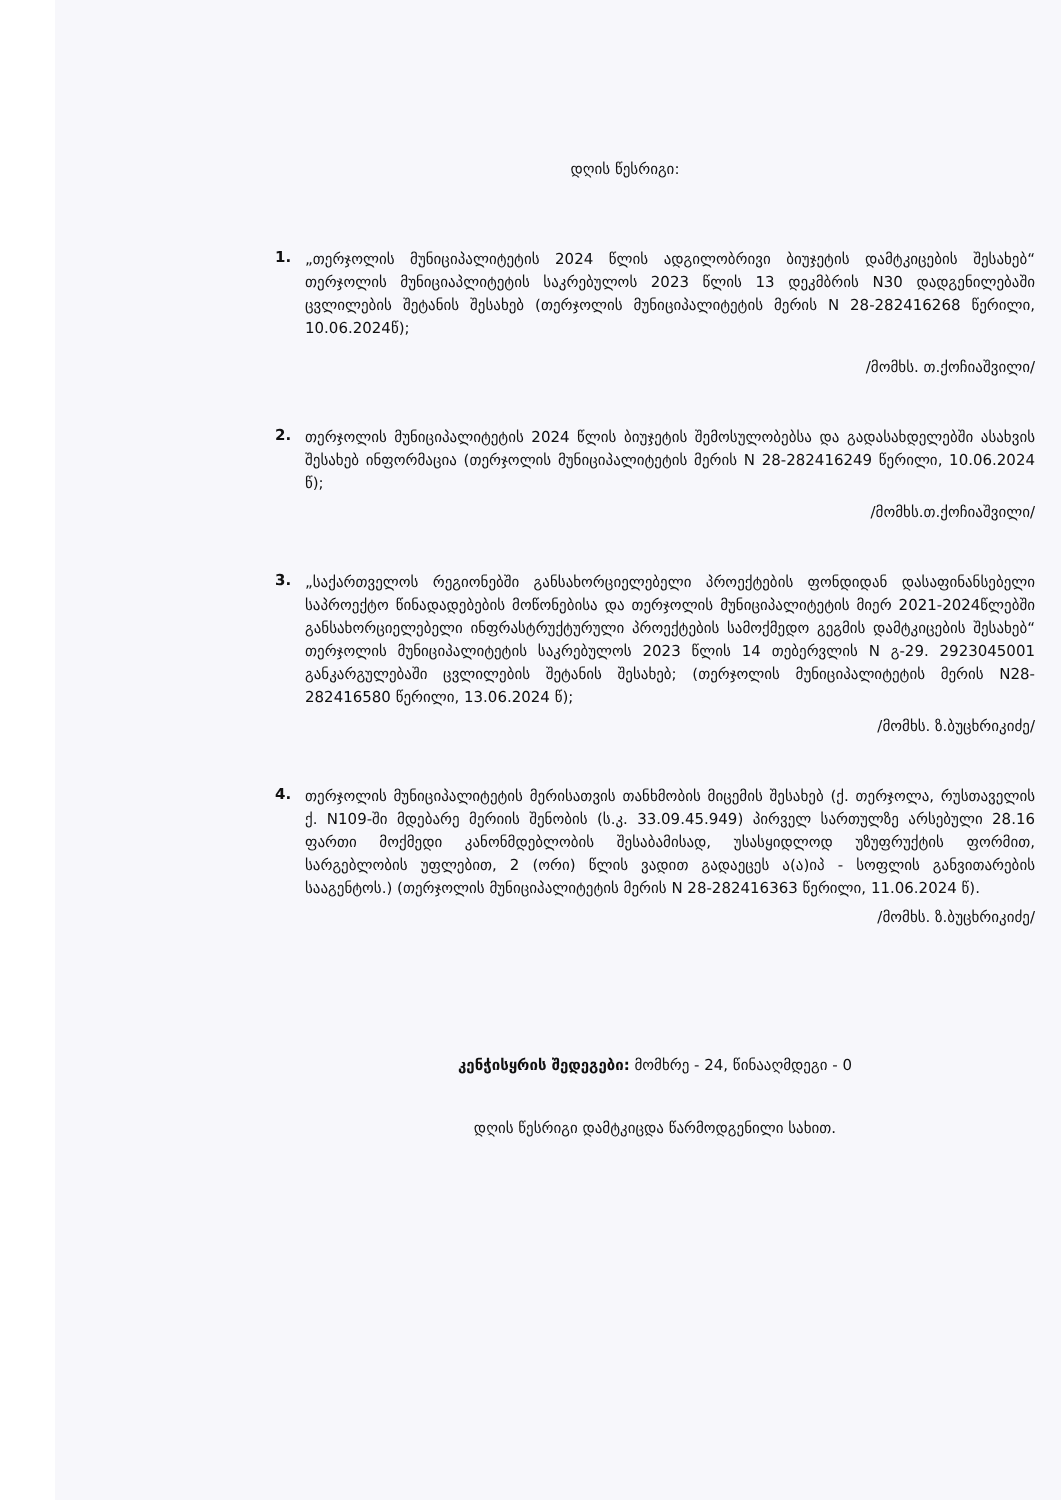დღის წესრიგი:
1.
„თერჯოლის მუნიციპალიტეტის 2024 წლის ადგილობრივი ბიუჯეტის დამტკიცების შესახებ“ თერჯოლის მუნიციაპლიტეტის საკრებულოს 2023 წლის 13 დეკმბრის N30 დადგენილებაში ცვლილების შეტანის შესახებ (თერჯოლის მუნიციპალიტეტის მერის N 28-282416268 წერილი, 10.06.2024წ);
/მომხს. თ.ქოჩიაშვილი/
2.
თერჯოლის მუნიციპალიტეტის 2024 წლის ბიუჯეტის შემოსულობებსა და გადასახდელებში ასახვის შესახებ ინფორმაცია (თერჯოლის მუნიციპალიტეტის მერის N 28-282416249 წერილი, 10.06.2024 წ);
/მომხს.თ.ქოჩიაშვილი/
3.
„საქართველოს რეგიონებში განსახორციელებელი პროექტების ფონდიდან დასაფინანსებელი საპროექტო წინადადებების მოწონებისა და თერჯოლის მუნიციპალიტეტის მიერ 2021-2024წლებში განსახორციელებელი ინფრასტრუქტურული პროექტების სამოქმედო გეგმის დამტკიცების შესახებ“ თერჯოლის მუნიციპალიტეტის საკრებულოს 2023 წლის 14 თებერვლის N გ-29. 2923045001 განკარგულებაში ცვლილების შეტანის შესახებ; (თერჯოლის მუნიციპალიტეტის მერის N28-282416580 წერილი, 13.06.2024 წ);
/მომხს. ზ.ბუცხრიკიძე/
4.
თერჯოლის მუნიციპალიტეტის მერისათვის თანხმობის მიცემის შესახებ (ქ. თერჯოლა, რუსთაველის ქ. N109-ში მდებარე მერიის შენობის (ს.კ. 33.09.45.949) პირველ სართულზე არსებული 28.16 ფართი მოქმედი კანონმდებლობის შესაბამისად, უსასყიდლოდ უზუფრუქტის ფორმით, სარგებლობის უფლებით, 2 (ორი) წლის ვადით გადაეცეს ა(ა)იპ - სოფლის განვითარების სააგენტოს.) (თერჯოლის მუნიციპალიტეტის მერის N 28-282416363 წერილი, 11.06.2024 წ).
/მომხს. ზ.ბუცხრიკიძე/
კენჭისყრის შედეგები: მომხრე - 24, წინააღმდეგი - 0
დღის წესრიგი დამტკიცდა წარმოდგენილი სახით.